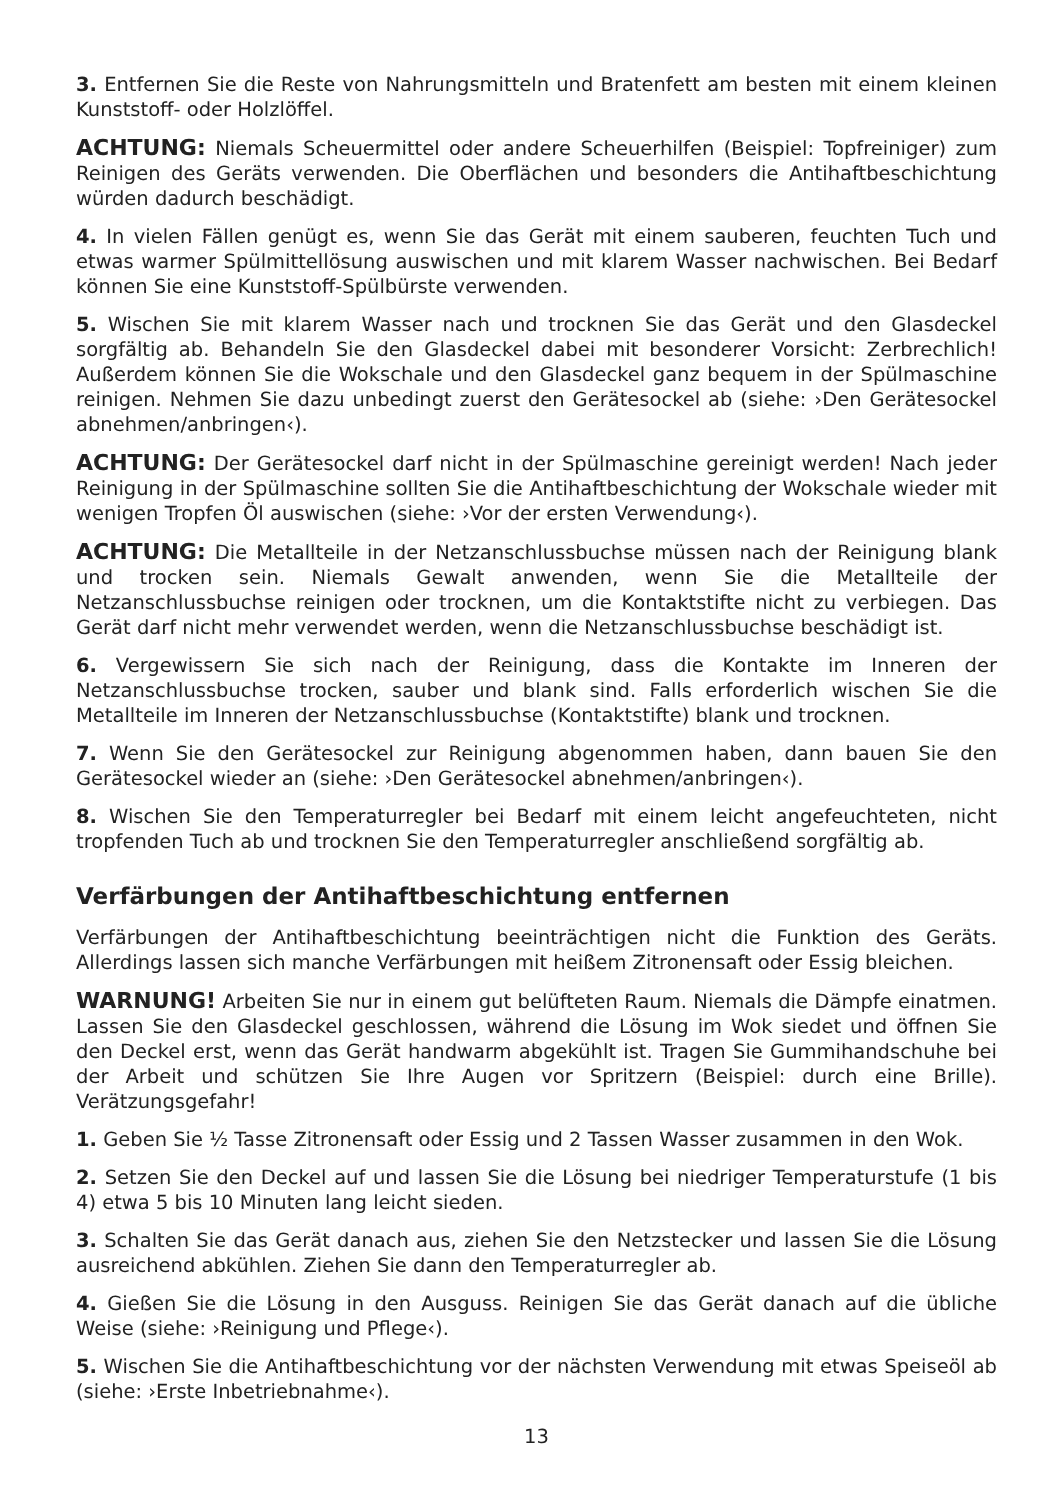3. Entfernen Sie die Reste von Nahrungsmitteln und Bratenfett am besten mit einem kleinen Kunststoff- oder Holzlöffel.
ACHTUNG: Niemals Scheuermittel oder andere Scheuerhilfen (Beispiel: Topfreiniger) zum Reinigen des Geräts verwenden. Die Oberflächen und besonders die Antihaftbeschichtung würden dadurch beschädigt.
4. In vielen Fällen genügt es, wenn Sie das Gerät mit einem sauberen, feuchten Tuch und etwas warmer Spülmittellösung auswischen und mit klarem Wasser nachwischen. Bei Bedarf können Sie eine Kunststoff-Spülbürste verwenden.
5. Wischen Sie mit klarem Wasser nach und trocknen Sie das Gerät und den Glasdeckel sorgfältig ab. Behandeln Sie den Glasdeckel dabei mit besonderer Vorsicht: Zerbrechlich! Außerdem können Sie die Wokschale und den Glasdeckel ganz bequem in der Spülmaschine reinigen. Nehmen Sie dazu unbedingt zuerst den Gerätesockel ab (siehe: ›Den Gerätesockel abnehmen/anbringen‹).
ACHTUNG: Der Gerätesockel darf nicht in der Spülmaschine gereinigt werden! Nach jeder Reinigung in der Spülmaschine sollten Sie die Antihaftbeschichtung der Wokschale wieder mit wenigen Tropfen Öl auswischen (siehe: ›Vor der ersten Verwendung‹).
ACHTUNG: Die Metallteile in der Netzanschlussbuchse müssen nach der Reinigung blank und trocken sein. Niemals Gewalt anwenden, wenn Sie die Metallteile der Netzanschlussbuchse reinigen oder trocknen, um die Kontaktstifte nicht zu verbiegen. Das Gerät darf nicht mehr verwendet werden, wenn die Netzanschlussbuchse beschädigt ist.
6. Vergewissern Sie sich nach der Reinigung, dass die Kontakte im Inneren der Netzanschlussbuchse trocken, sauber und blank sind. Falls erforderlich wischen Sie die Metallteile im Inneren der Netzanschlussbuchse (Kontaktstifte) blank und trocknen.
7. Wenn Sie den Gerätesockel zur Reinigung abgenommen haben, dann bauen Sie den Gerätesockel wieder an (siehe: ›Den Gerätesockel abnehmen/anbringen‹).
8. Wischen Sie den Temperaturregler bei Bedarf mit einem leicht angefeuchteten, nicht tropfenden Tuch ab und trocknen Sie den Temperaturregler anschließend sorgfältig ab.
Verfärbungen der Antihaftbeschichtung entfernen
Verfärbungen der Antihaftbeschichtung beeinträchtigen nicht die Funktion des Geräts. Allerdings lassen sich manche Verfärbungen mit heißem Zitronensaft oder Essig bleichen.
WARNUNG! Arbeiten Sie nur in einem gut belüfteten Raum. Niemals die Dämpfe einatmen. Lassen Sie den Glasdeckel geschlossen, während die Lösung im Wok siedet und öffnen Sie den Deckel erst, wenn das Gerät handwarm abgekühlt ist. Tragen Sie Gummihandschuhe bei der Arbeit und schützen Sie Ihre Augen vor Spritzern (Beispiel: durch eine Brille). Verätzungsgefahr!
1. Geben Sie ½ Tasse Zitronensaft oder Essig und 2 Tassen Wasser zusammen in den Wok.
2. Setzen Sie den Deckel auf und lassen Sie die Lösung bei niedriger Temperaturstufe (1 bis 4) etwa 5 bis 10 Minuten lang leicht sieden.
3. Schalten Sie das Gerät danach aus, ziehen Sie den Netzstecker und lassen Sie die Lösung ausreichend abkühlen. Ziehen Sie dann den Temperaturregler ab.
4. Gießen Sie die Lösung in den Ausguss. Reinigen Sie das Gerät danach auf die übliche Weise (siehe: ›Reinigung und Pflege‹).
5. Wischen Sie die Antihaftbeschichtung vor der nächsten Verwendung mit etwas Speiseöl ab (siehe: ›Erste Inbetriebnahme‹).
13